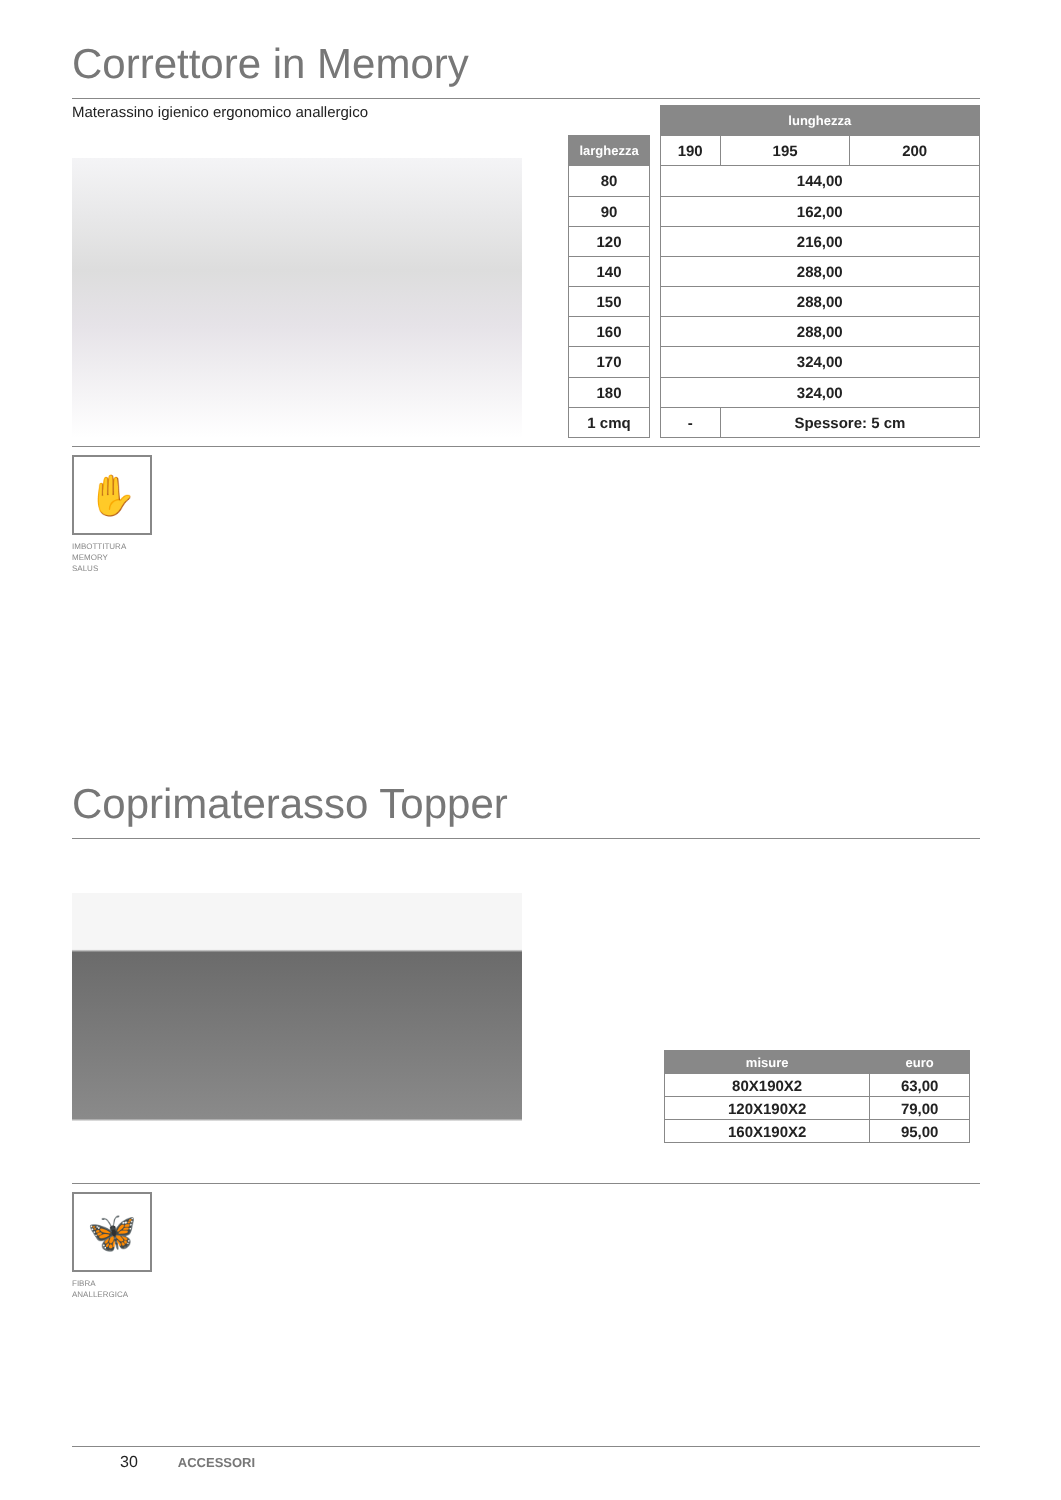Correttore in Memory
Materassino igienico ergonomico anallergico
| | | lunghezza | | |
| larghezza | | 190 | 195 | 200 |
| 80 | | 144,00 | | |
| 90 | | 162,00 | | |
| 120 | | 216,00 | | |
| 140 | | 288,00 | | |
| 150 | | 288,00 | | |
| 160 | | 288,00 | | |
| 170 | | 324,00 | | |
| 180 | | 324,00 | | |
| 1 cmq | | - | Spessore: 5 cm | |
✋
IMBOTTITURA
MEMORY
SALUS
Coprimaterasso Topper
| misure | euro |
| --- | --- |
| 80X190X2 | 63,00 |
| 120X190X2 | 79,00 |
| 160X190X2 | 95,00 |
🦋
FIBRA
ANALLERGICA
30 ACCESSORI